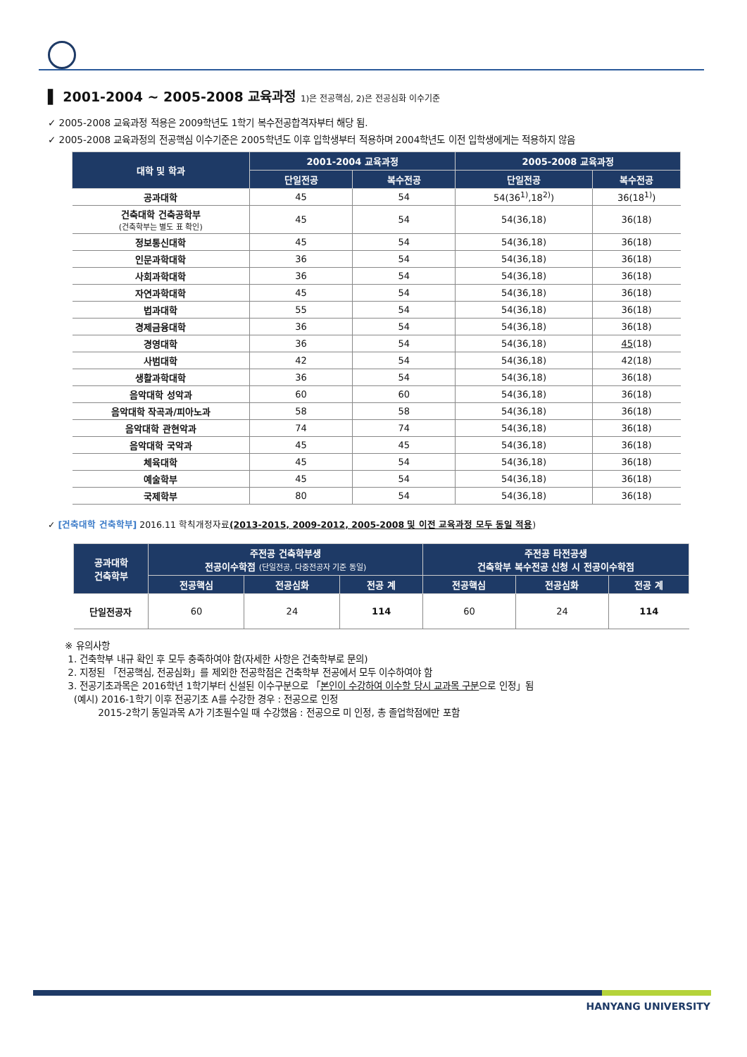▌ 2001-2004 ~ 2005-2008 교육과정 1)은 전공핵심, 2)은 전공심화 이수기준
✓ 2005-2008 교육과정 적용은 2009학년도 1학기 복수전공합격자부터 해당 됨.
✓ 2005-2008 교육과정의 전공핵심 이수기준은 2005학년도 이후 입학생부터 적용하며 2004학년도 이전 입학생에게는 적용하지 않음
| 대학 및 학과 | 2001-2004 교육과정 | | 2005-2008 교육과정 | |
| --- | --- | --- | --- | --- |
| | 단일전공 | 복수전공 | 단일전공 | 복수전공 |
| 공과대학 | 45 | 54 | 54(36<sup>1)</sup>,18<sup>2)</sup>) | 36(18<sup>1)</sup>) |
| 건축대학 건축공학부 (건축학부는 별도 표 확인) | 45 | 54 | 54(36,18) | 36(18) |
| 정보통신대학 | 45 | 54 | 54(36,18) | 36(18) |
| 인문과학대학 | 36 | 54 | 54(36,18) | 36(18) |
| 사회과학대학 | 36 | 54 | 54(36,18) | 36(18) |
| 자연과학대학 | 45 | 54 | 54(36,18) | 36(18) |
| 법과대학 | 55 | 54 | 54(36,18) | 36(18) |
| 경제금융대학 | 36 | 54 | 54(36,18) | 36(18) |
| 경영대학 | 36 | 54 | 54(36,18) | 45 (18) |
| 사범대학 | 42 | 54 | 54(36,18) | 42(18) |
| 생활과학대학 | 36 | 54 | 54(36,18) | 36(18) |
| 음악대학 성악과 | 60 | 60 | 54(36,18) | 36(18) |
| 음악대학 작곡과/피아노과 | 58 | 58 | 54(36,18) | 36(18) |
| 음악대학 관현악과 | 74 | 74 | 54(36,18) | 36(18) |
| 음악대학 국악과 | 45 | 45 | 54(36,18) | 36(18) |
| 체육대학 | 45 | 54 | 54(36,18) | 36(18) |
| 예술학부 | 45 | 54 | 54(36,18) | 36(18) |
| 국제학부 | 80 | 54 | 54(36,18) | 36(18) |
✓ [건축대학 건축학부] 2016.11 학칙개정자료(2013-2015, 2009-2012, 2005-2008 및 이전 교육과정 모두 동일 적용)
| 공과대학 건축학부 | 주전공 건축학부생 전공이수학점 (단일전공, 다중전공자 기준 동일) | | | 주전공 타전공생 건축학부 복수전공 신청 시 전공이수학점 | | |
| --- | --- | --- | --- | --- | --- | --- |
| | 전공핵심 | 전공심화 | 전공 계 | 전공핵심 | 전공심화 | 전공 계 |
| 단일전공자 | 60 | 24 | 114 | 60 | 24 | 114 |
※ 유의사항
1. 건축학부 내규 확인 후 모두 충족하여야 함(자세한 사항은 건축학부로 문의)
2. 지정된 「전공핵심, 전공심화」를 제외한 전공학점은 건축학부 전공에서 모두 이수하여야 함
3. 전공기초과목은 2016학년 1학기부터 신설된 이수구분으로 「본인이 수강하여 이수할 당시 교과목 구분으로 인정」됨
(예시) 2016-1학기 이후 전공기초 A를 수강한 경우 : 전공으로 인정
2015-2학기 동일과목 A가 기초필수일 때 수강했음 : 전공으로 미 인정, 총 졸업학점에만 포함
HANYANG UNIVERSITY